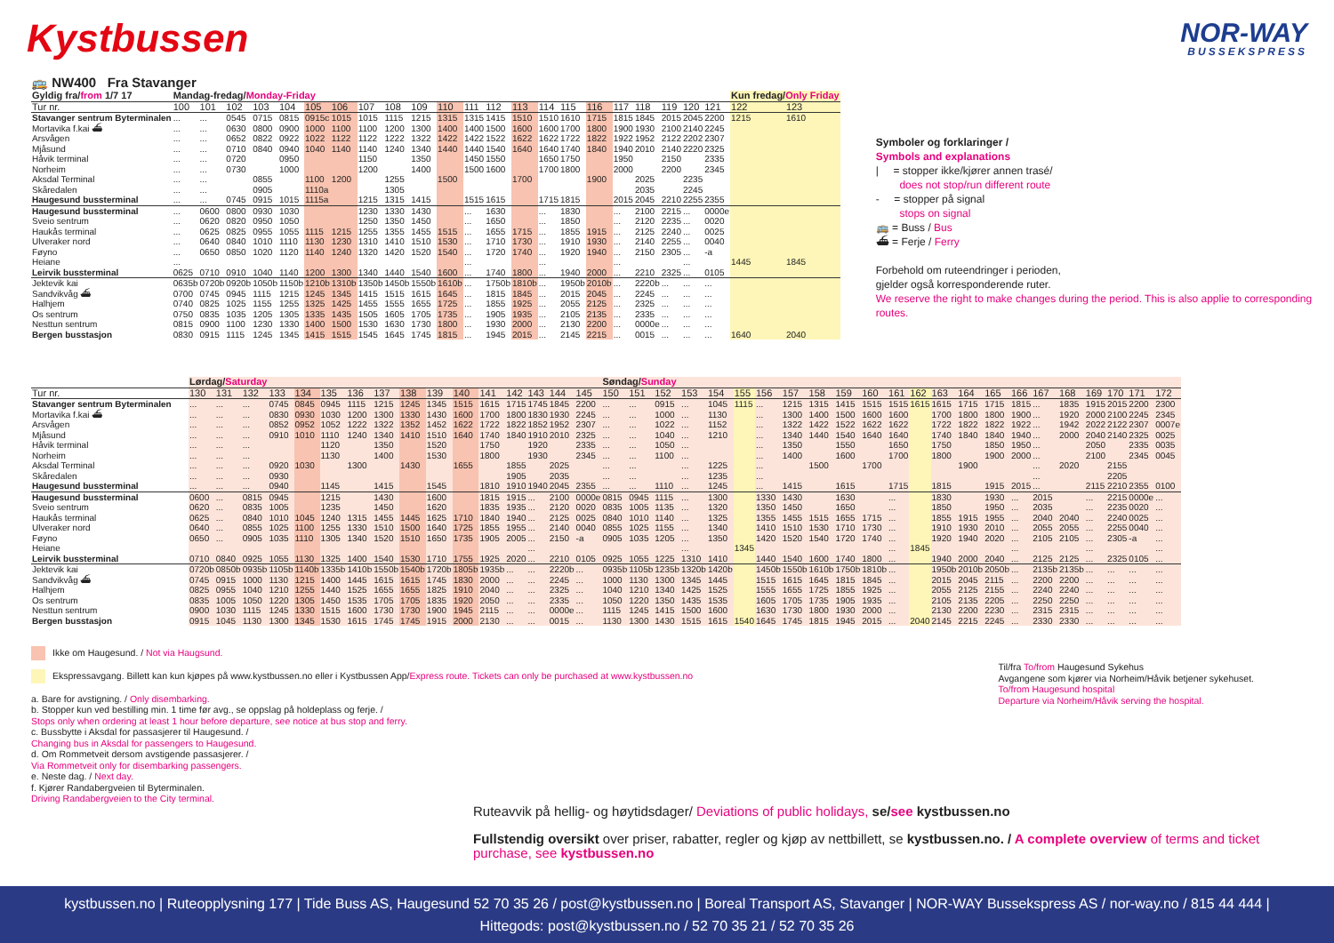Kystbussen
NOR-WAY
BUSSEKSPRESS
🚌 NW400 Fra Stavanger
| Gyldig fra/ from 1/7 17 | Mandag-fredag/ Monday-Friday | | | | | | | | | | | | | | | | | | | | | | Kun fredag/ Only Friday | |
| --- | --- | --- | --- | --- | --- | --- | --- | --- | --- | --- | --- | --- | --- | --- | --- | --- | --- | --- | --- | --- | --- | --- | --- | --- |
| Tur nr. | 100 | 101 | 102 | 103 | 104 | 105 | 106 | 107 | 108 | 109 | 110 | 111 | 112 | 113 | 114 | 115 | 116 | 117 | 118 | 119 | 120 | 121 | 122 | 123 |
| Stavanger sentrum Byterminalen | ... | ... | 0545 | 0715 | 0815 | 0915c | 1015 | 1015 | 1115 | 1215 | 1315 | 1315 | 1415 | 1510 | 1510 | 1610 | 1715 | 1815 | 1845 | 2015 | 2045 | 2200 | 1215 | 1610 |
| Mortavika f.kai ⛴ | ... | ... | 0630 | 0800 | 0900 | 1000 | 1100 | 1100 | 1200 | 1300 | 1400 | 1400 | 1500 | 1600 | 1600 | 1700 | 1800 | 1900 | 1930 | 2100 | 2140 | 2245 | | |
| Arsvågen | ... | ... | 0652 | 0822 | 0922 | 1022 | 1122 | 1122 | 1222 | 1322 | 1422 | 1422 | 1522 | 1622 | 1622 | 1722 | 1822 | 1922 | 1952 | 2122 | 2202 | 2307 | | |
| Mjåsund | ... | ... | 0710 | 0840 | 0940 | 1040 | 1140 | 1140 | 1240 | 1340 | 1440 | 1440 | 1540 | 1640 | 1640 | 1740 | 1840 | 1940 | 2010 | 2140 | 2220 | 2325 | | |
| Håvik terminal | ... | ... | 0720 | | 0950 | | | 1150 | | 1350 | | 1450 | 1550 | | 1650 | 1750 | | 1950 | | 2150 | | 2335 | | |
| Norheim | ... | ... | 0730 | | 1000 | | | 1200 | | 1400 | | 1500 | 1600 | | 1700 | 1800 | | 2000 | | 2200 | | 2345 | | |
| Aksdal Terminal | ... | ... | | 0855 | | 1100 | 1200 | | 1255 | | 1500 | | | 1700 | | | 1900 | | 2025 | | 2235 | | | |
| Skåredalen | ... | ... | | 0905 | | 1110a | | | 1305 | | | | | | | | | | 2035 | | 2245 | | | |
| Haugesund bussterminal | ... | ... | 0745 | 0915 | 1015 | 1115a | | 1215 | 1315 | 1415 | | 1515 | 1615 | | 1715 | 1815 | | 2015 | 2045 | 2210 | 2255 | 2355 | | |
| Haugesund bussterminal | ... | 0600 | 0800 | 0930 | 1030 | | | 1230 | 1330 | 1430 | | ... | 1630 | | ... | 1830 | | ... | 2100 | 2215 | ... | 0000e | | |
| Sveio sentrum | ... | 0620 | 0820 | 0950 | 1050 | | | 1250 | 1350 | 1450 | | ... | 1650 | | ... | 1850 | | ... | 2120 | 2235 | ... | 0020 | | |
| Haukås terminal | ... | 0625 | 0825 | 0955 | 1055 | 1115 | 1215 | 1255 | 1355 | 1455 | 1515 | ... | 1655 | 1715 | ... | 1855 | 1915 | ... | 2125 | 2240 | ... | 0025 | | |
| Ulveraker nord | ... | 0640 | 0840 | 1010 | 1110 | 1130 | 1230 | 1310 | 1410 | 1510 | 1530 | ... | 1710 | 1730 | ... | 1910 | 1930 | ... | 2140 | 2255 | ... | 0040 | | |
| Føyno | ... | 0650 | 0850 | 1020 | 1120 | 1140 | 1240 | 1320 | 1420 | 1520 | 1540 | ... | 1720 | 1740 | ... | 1920 | 1940 | ... | 2150 | 2305 | ... | -a | | |
| Heiane | ... | | | | | | | | | | | ... | | | ... | | | ... | | | ... | | 1445 | 1845 |
| Leirvik bussterminal | 0625 | 0710 | 0910 | 1040 | 1140 | 1200 | 1300 | 1340 | 1440 | 1540 | 1600 | ... | 1740 | 1800 | ... | 1940 | 2000 | ... | 2210 | 2325 | ... | 0105 | | |
| Jektevik kai | 0635b | 0720b | 0920b | 1050b | 1150b | 1210b | 1310b | 1350b | 1450b | 1550b | 1610b | ... | 1750b | 1810b | ... | 1950b | 2010b | ... | 2220b | ... | ... | ... | | |
| Sandvikvåg ⛴ | 0700 | 0745 | 0945 | 1115 | 1215 | 1245 | 1345 | 1415 | 1515 | 1615 | 1645 | ... | 1815 | 1845 | ... | 2015 | 2045 | ... | 2245 | ... | ... | ... | | |
| Halhjem | 0740 | 0825 | 1025 | 1155 | 1255 | 1325 | 1425 | 1455 | 1555 | 1655 | 1725 | ... | 1855 | 1925 | ... | 2055 | 2125 | ... | 2325 | ... | ... | ... | | |
| Os sentrum | 0750 | 0835 | 1035 | 1205 | 1305 | 1335 | 1435 | 1505 | 1605 | 1705 | 1735 | ... | 1905 | 1935 | ... | 2105 | 2135 | ... | 2335 | ... | ... | ... | | |
| Nesttun sentrum | 0815 | 0900 | 1100 | 1230 | 1330 | 1400 | 1500 | 1530 | 1630 | 1730 | 1800 | ... | 1930 | 2000 | ... | 2130 | 2200 | ... | 0000e | ... | ... | ... | | |
| Bergen busstasjon | 0830 | 0915 | 1115 | 1245 | 1345 | 1415 | 1515 | 1545 | 1645 | 1745 | 1815 | ... | 1945 | 2015 | ... | 2145 | 2215 | ... | 0015 | ... | ... | ... | 1640 | 2040 |
Symboler og forklaringer /
Symbols and explanations
| = stopper ikke/kjører annen trasé/
does not stop/run different route
- = stopper på signal
stops on signal
🚌 = Buss / Bus
⛴ = Ferje / Ferry
Forbehold om ruteendringer i perioden,
gjelder også korresponderende ruter.
We reserve the right to make changes during the period. This is also applie to corresponding routes.
| | Lørdag/ Saturday | | | | | | | | | | | | | | | | Søndag/ Sunday | | | | | | | | | | | | | | | | | | | | | | |
| --- | --- | --- | --- | --- | --- | --- | --- | --- | --- | --- | --- | --- | --- | --- | --- | --- | --- | --- | --- | --- | --- | --- | --- | --- | --- | --- | --- | --- | --- | --- | --- | --- | --- | --- | --- | --- | --- | --- | --- |
| Tur nr. | 130 | 131 | 132 | 133 | 134 | 135 | 136 | 137 | 138 | 139 | 140 | 141 | 142 | 143 | 144 | 145 | 150 | 151 | 152 | 153 | 154 | 155 | 156 | 157 | 158 | 159 | 160 | 161 | 162 | 163 | 164 | 165 | 166 | 167 | 168 | 169 | 170 | 171 | 172 |
| Stavanger sentrum Byterminalen | ... | ... | ... | 0745 | 0845 | 0945 | 1115 | 1215 | 1245 | 1345 | 1515 | 1615 | 1715 | 1745 | 1845 | 2200 | ... | ... | 0915 | ... | 1045 | 1115 | ... | 1215 | 1315 | 1415 | 1515 | 1515 | 1615 | 1615 | 1715 | 1715 | 1815 | ... | 1835 | 1915 | 2015 | 2200 | 2300 |
| Mortavika f.kai ⛴ | ... | ... | ... | 0830 | 0930 | 1030 | 1200 | 1300 | 1330 | 1430 | 1600 | 1700 | 1800 | 1830 | 1930 | 2245 | ... | ... | 1000 | ... | 1130 | | ... | 1300 | 1400 | 1500 | 1600 | 1600 | | 1700 | 1800 | 1800 | 1900 | ... | 1920 | 2000 | 2100 | 2245 | 2345 |
| Arsvågen | ... | ... | ... | 0852 | 0952 | 1052 | 1222 | 1322 | 1352 | 1452 | 1622 | 1722 | 1822 | 1852 | 1952 | 2307 | ... | ... | 1022 | ... | 1152 | | ... | 1322 | 1422 | 1522 | 1622 | 1622 | | 1722 | 1822 | 1822 | 1922 | ... | 1942 | 2022 | 2122 | 2307 | 0007e |
| Mjåsund | ... | ... | ... | 0910 | 1010 | 1110 | 1240 | 1340 | 1410 | 1510 | 1640 | 1740 | 1840 | 1910 | 2010 | 2325 | ... | ... | 1040 | ... | 1210 | | ... | 1340 | 1440 | 1540 | 1640 | 1640 | | 1740 | 1840 | 1840 | 1940 | ... | 2000 | 2040 | 2140 | 2325 | 0025 |
| Håvik terminal | ... | ... | ... | | | 1120 | | 1350 | | 1520 | | 1750 | | 1920 | | 2335 | ... | ... | 1050 | ... | | | ... | 1350 | | 1550 | | 1650 | | 1750 | | 1850 | 1950 | ... | | 2050 | | 2335 | 0035 |
| Norheim | ... | ... | ... | | | 1130 | | 1400 | | 1530 | | 1800 | | 1930 | | 2345 | ... | ... | 1100 | ... | | | ... | 1400 | | 1600 | | 1700 | | 1800 | | 1900 | 2000 | ... | | 2100 | | 2345 | 0045 |
| Aksdal Terminal | ... | ... | ... | 0920 | 1030 | | 1300 | | 1430 | | 1655 | | 1855 | | 2025 | | ... | ... | | ... | 1225 | | ... | | 1500 | | 1700 | | | | 1900 | | | ... | 2020 | | 2155 | | |
| Skåredalen | ... | ... | ... | 0930 | | | | | | | | | 1905 | | 2035 | | ... | ... | | ... | 1235 | | ... | | | | | | | | | | | ... | | | 2205 | | |
| Haugesund bussterminal | ... | ... | ... | 0940 | | 1145 | | 1415 | | 1545 | | 1810 | 1910 | 1940 | 2045 | 2355 | ... | ... | 1110 | ... | 1245 | | ... | 1415 | | 1615 | | 1715 | | 1815 | | 1915 | 2015 | ... | | 2115 | 2210 | 2355 | 0100 |
| Haugesund bussterminal | 0600 | ... | 0815 | 0945 | | 1215 | | 1430 | | 1600 | | 1815 | 1915 | ... | 2100 | 0000e | 0815 | 0945 | 1115 | ... | 1300 | | 1330 | 1430 | | 1630 | | ... | | 1830 | | 1930 | ... | 2015 | | ... | 2215 | 0000e | ... |
| Sveio sentrum | 0620 | ... | 0835 | 1005 | | 1235 | | 1450 | | 1620 | | 1835 | 1935 | ... | 2120 | 0020 | 0835 | 1005 | 1135 | ... | 1320 | | 1350 | 1450 | | 1650 | | ... | | 1850 | | 1950 | ... | 2035 | | ... | 2235 | 0020 | ... |
| Haukås terminal | 0625 | ... | 0840 | 1010 | 1045 | 1240 | 1315 | 1455 | 1445 | 1625 | 1710 | 1840 | 1940 | ... | 2125 | 0025 | 0840 | 1010 | 1140 | ... | 1325 | | 1355 | 1455 | 1515 | 1655 | 1715 | ... | | 1855 | 1915 | 1955 | ... | 2040 | 2040 | ... | 2240 | 0025 | ... |
| Ulveraker nord | 0640 | ... | 0855 | 1025 | 1100 | 1255 | 1330 | 1510 | 1500 | 1640 | 1725 | 1855 | 1955 | ... | 2140 | 0040 | 0855 | 1025 | 1155 | ... | 1340 | | 1410 | 1510 | 1530 | 1710 | 1730 | ... | | 1910 | 1930 | 2010 | ... | 2055 | 2055 | ... | 2255 | 0040 | ... |
| Føyno | 0650 | ... | 0905 | 1035 | 1110 | 1305 | 1340 | 1520 | 1510 | 1650 | 1735 | 1905 | 2005 | ... | 2150 | -a | 0905 | 1035 | 1205 | ... | 1350 | | 1420 | 1520 | 1540 | 1720 | 1740 | ... | | 1920 | 1940 | 2020 | ... | 2105 | 2105 | ... | 2305 | -a | ... |
| Heiane | | | | | | | | | | | | | | ... | | | | | | ... | | 1345 | | | | | | ... | 1845 | | | | ... | | | ... | | | ... |
| Leirvik bussterminal | 0710 | 0840 | 0925 | 1055 | 1130 | 1325 | 1400 | 1540 | 1530 | 1710 | 1755 | 1925 | 2020 | ... | 2210 | 0105 | 0925 | 1055 | 1225 | 1310 | 1410 | | 1440 | 1540 | 1600 | 1740 | 1800 | ... | | 1940 | 2000 | 2040 | ... | 2125 | 2125 | ... | 2325 | 0105 | ... |
| Jektevik kai | 0720b | 0850b | 0935b | 1105b | 1140b | 1335b | 1410b | 1550b | 1540b | 1720b | 1805b | 1935b | ... | ... | 2220b | ... | 0935b | 1105b | 1235b | 1320b | 1420b | | 1450b | 1550b | 1610b | 1750b | 1810b | ... | | 1950b | 2010b | 2050b | ... | 2135b | 2135b | ... | ... | ... | ... |
| Sandvikvåg ⛴ | 0745 | 0915 | 1000 | 1130 | 1215 | 1400 | 1445 | 1615 | 1615 | 1745 | 1830 | 2000 | ... | ... | 2245 | ... | 1000 | 1130 | 1300 | 1345 | 1445 | | 1515 | 1615 | 1645 | 1815 | 1845 | ... | | 2015 | 2045 | 2115 | ... | 2200 | 2200 | ... | ... | ... | ... |
| Halhjem | 0825 | 0955 | 1040 | 1210 | 1255 | 1440 | 1525 | 1655 | 1655 | 1825 | 1910 | 2040 | ... | ... | 2325 | ... | 1040 | 1210 | 1340 | 1425 | 1525 | | 1555 | 1655 | 1725 | 1855 | 1925 | ... | | 2055 | 2125 | 2155 | ... | 2240 | 2240 | ... | ... | ... | ... |
| Os sentrum | 0835 | 1005 | 1050 | 1220 | 1305 | 1450 | 1535 | 1705 | 1705 | 1835 | 1920 | 2050 | ... | ... | 2335 | ... | 1050 | 1220 | 1350 | 1435 | 1535 | | 1605 | 1705 | 1735 | 1905 | 1935 | ... | | 2105 | 2135 | 2205 | ... | 2250 | 2250 | ... | ... | ... | ... |
| Nesttun sentrum | 0900 | 1030 | 1115 | 1245 | 1330 | 1515 | 1600 | 1730 | 1730 | 1900 | 1945 | 2115 | ... | ... | 0000e | ... | 1115 | 1245 | 1415 | 1500 | 1600 | | 1630 | 1730 | 1800 | 1930 | 2000 | ... | | 2130 | 2200 | 2230 | ... | 2315 | 2315 | ... | ... | ... | ... |
| Bergen busstasjon | 0915 | 1045 | 1130 | 1300 | 1345 | 1530 | 1615 | 1745 | 1745 | 1915 | 2000 | 2130 | ... | ... | 0015 | ... | 1130 | 1300 | 1430 | 1515 | 1615 | 1540 | 1645 | 1745 | 1815 | 1945 | 2015 | ... | 2040 | 2145 | 2215 | 2245 | ... | 2330 | 2330 | ... | ... | ... | ... |
Ikke om Haugesund. / Not via Haugsund.
Ekspressavgang. Billett kan kun kjøpes på www.kystbussen.no eller i Kystbussen App/Express route. Tickets can only be purchased at www.kystbussen.no
a. Bare for avstigning. / Only disembarking.
b. Stopper kun ved bestilling min. 1 time før avg., se oppslag på holdeplass og ferje. /
Stops only when ordering at least 1 hour before departure, see notice at bus stop and ferry.
c. Bussbytte i Aksdal for passasjerer til Haugesund. /
Changing bus in Aksdal for passengers to Haugesund.
d. Om Rommetveit dersom avstigende passasjerer. /
Via Rommetveit only for disembarking passengers.
e. Neste dag. / Next day.
f. Kjører Randabergveien til Byterminalen.
Driving Randabergveien to the City terminal.
Til/fra To/from Haugesund Sykehus
Avgangene som kjører via Norheim/Håvik betjener sykehuset.
To/from Haugesund hospital
Departure via Norheim/Håvik serving the hospital.
Ruteavvik på hellig- og høytidsdager/ Deviations of public holidays, se/see kystbussen.no
Fullstendig oversikt over priser, rabatter, regler og kjøp av nettbillett, se kystbussen.no. / A complete overview of terms and ticket purchase, see kystbussen.no
kystbussen.no | Ruteopplysning 177 | Tide Buss AS, Haugesund 52 70 35 26 / post@kystbussen.no | Boreal Transport AS, Stavanger | NOR-WAY Bussekspress AS / nor-way.no / 815 44 444 |
Hittegods: post@kystbussen.no / 52 70 35 21 / 52 70 35 26